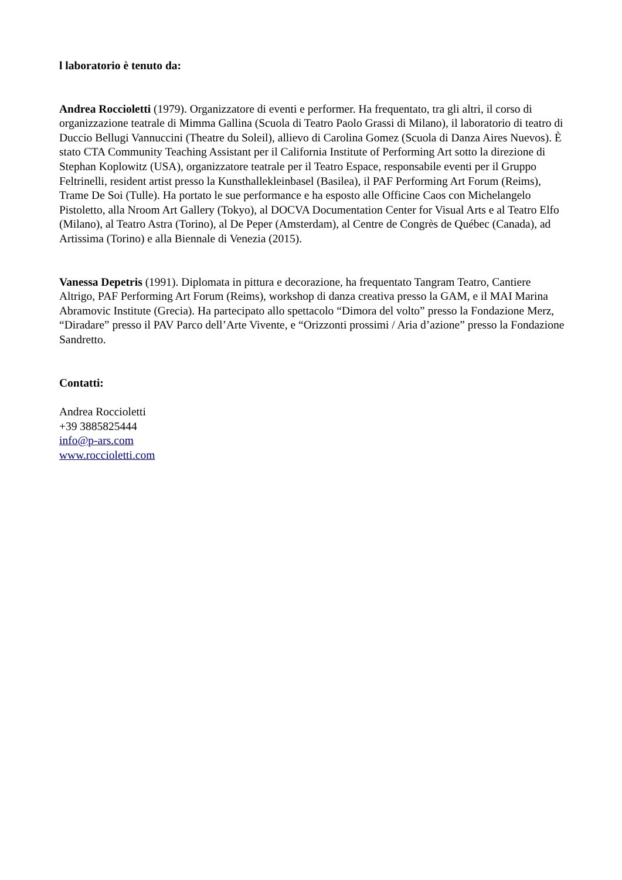l laboratorio è tenuto da:
Andrea Roccioletti (1979). Organizzatore di eventi e performer. Ha frequentato, tra gli altri, il corso di organizzazione teatrale di Mimma Gallina (Scuola di Teatro Paolo Grassi di Milano), il laboratorio di teatro di Duccio Bellugi Vannuccini (Theatre du Soleil), allievo di Carolina Gomez (Scuola di Danza Aires Nuevos). È stato CTA Community Teaching Assistant per il California Institute of Performing Art sotto la direzione di Stephan Koplowitz (USA), organizzatore teatrale per il Teatro Espace, responsabile eventi per il Gruppo Feltrinelli, resident artist presso la Kunsthallekleinbasel (Basilea), il PAF Performing Art Forum (Reims), Trame De Soi (Tulle). Ha portato le sue performance e ha esposto alle Officine Caos con Michelangelo Pistoletto, alla Nroom Art Gallery (Tokyo), al DOCVA Documentation Center for Visual Arts e al Teatro Elfo (Milano), al Teatro Astra (Torino), al De Peper (Amsterdam), al Centre de Congrès de Québec (Canada), ad Artissima (Torino) e alla Biennale di Venezia (2015).
Vanessa Depetris (1991). Diplomata in pittura e decorazione, ha frequentato Tangram Teatro, Cantiere Altrigo, PAF Performing Art Forum (Reims), workshop di danza creativa presso la GAM, e il MAI Marina Abramovic Institute (Grecia). Ha partecipato allo spettacolo “Dimora del volto” presso la Fondazione Merz, “Diradare” presso il PAV Parco dell’Arte Vivente, e “Orizzonti prossimi / Aria d’azione” presso la Fondazione Sandretto.
Contatti:
Andrea Roccioletti
+39 3885825444
info@p-ars.com
www.roccioletti.com